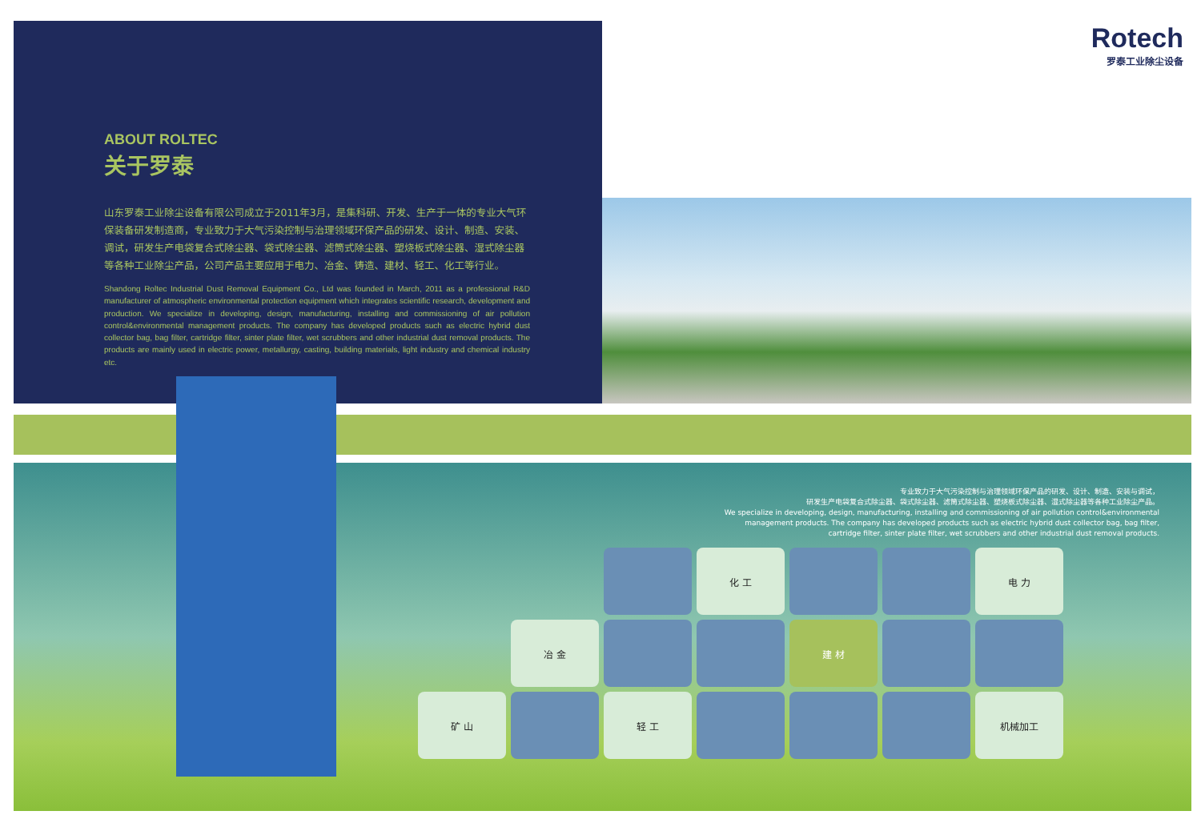ABOUT ROLTEC
关于罗泰
山东罗泰工业除尘设备有限公司成立于2011年3月，是集科研、开发、生产于一体的专业大气环保装备研发制造商，专业致力于大气污染控制与治理领域环保产品的研发、设计、制造、安装、调试，研发生产电袋复合式除尘器、袋式除尘器、滤筒式除尘器、塑烧板式除尘器、湿式除尘器等各种工业除尘产品，公司产品主要应用于电力、冶金、铸造、建材、轻工、化工等行业。
Shandong Roltec Industrial Dust Removal Equipment Co., Ltd was founded in March, 2011 as a professional R&D manufacturer of atmospheric environmental protection equipment which integrates scientific research, development and production. We specialize in developing, design, manufacturing, installing and commissioning of air pollution control&environmental management products. The company has developed products such as electric hybrid dust collector bag, bag filter, cartridge filter, sinter plate filter, wet scrubbers and other industrial dust removal products. The products are mainly used in electric power, metallurgy, casting, building materials, light industry and chemical industry etc.
Rotech
罗泰工业除尘设备
专业致力于大气污染控制与治理领域环保产品的研发、设计、制造、安装与调试，
研发生产电袋复合式除尘器、袋式除尘器、滤筒式除尘器、塑烧板式除尘器、湿式除尘器等各种工业除尘产品。
We specialize in developing, design, manufacturing, installing and commissioning of air pollution control&environmental management products. The company has developed products such as electric hybrid dust collector bag, bag filter, cartridge filter, sinter plate filter, wet scrubbers and other industrial dust removal products.
化 工
电 力
冶 金
建 材
矿 山
轻 工
机械加工